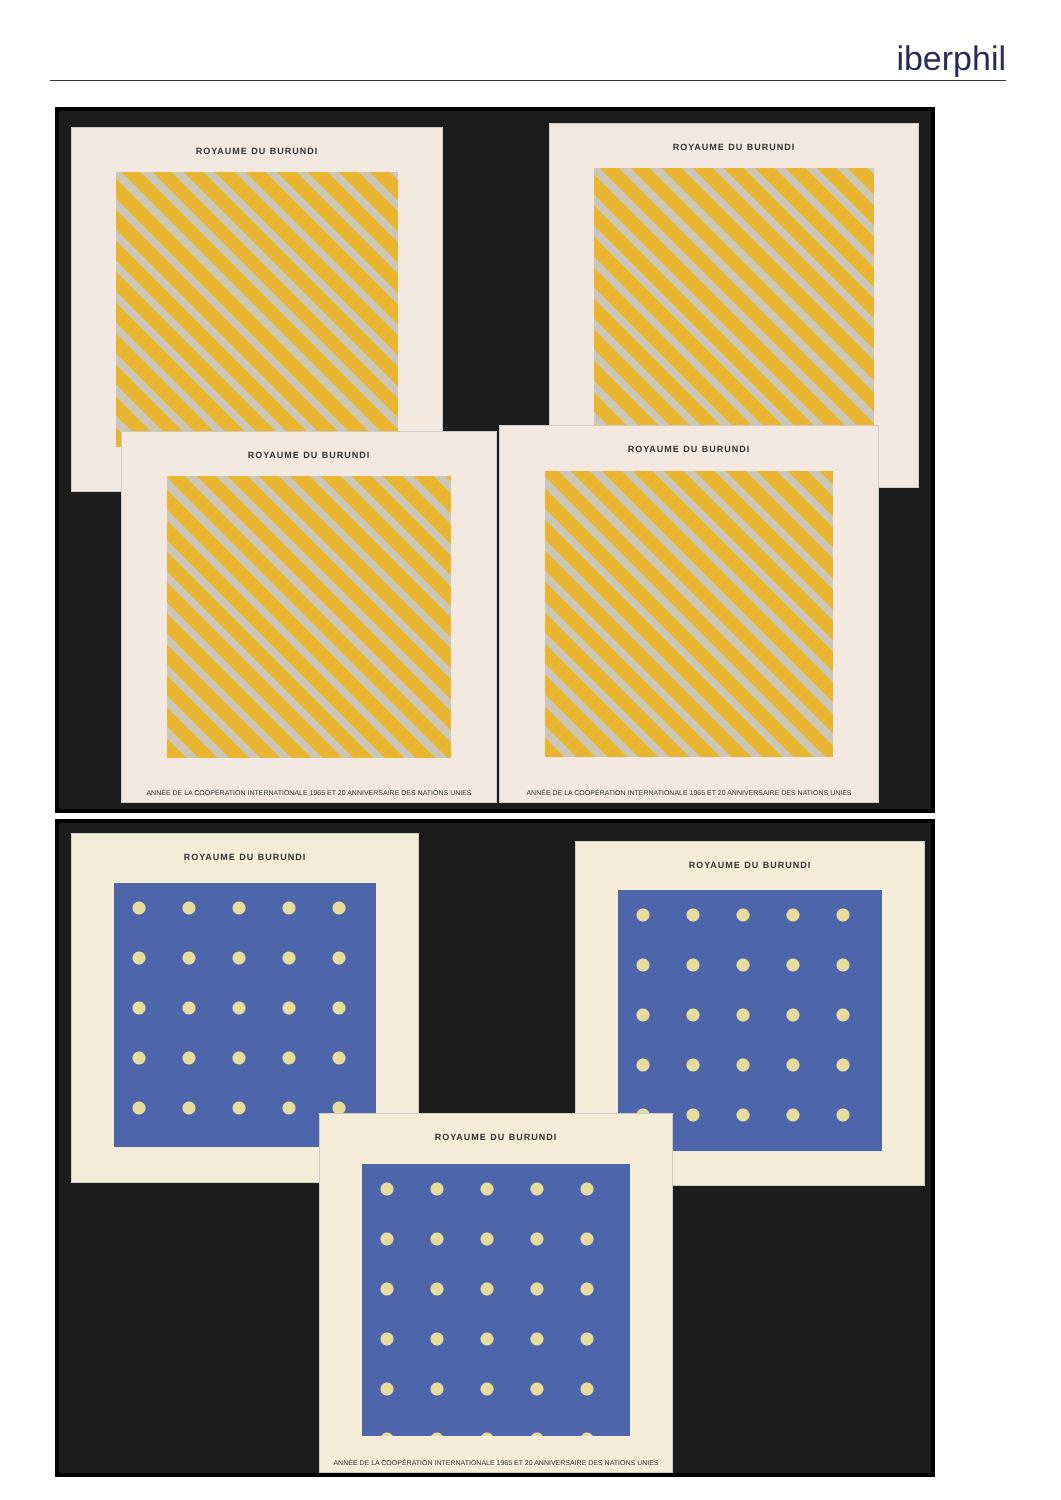iberphil
ROYAUME DU BURUNDI ROYAUME DU BURUNDI
ROYAUME DU BURUNDI
ANNÉE DE LA COOPÉRATION INTERNATIONALE 1965 ET 20 ANNIVERSAIRE DES NATIONS UNIES
ROYAUME DU BURUNDI
ANNÉE DE LA COOPÉRATION INTERNATIONALE 1965 ET 20 ANNIVERSAIRE DES NATIONS UNIES
ROYAUME DU BURUNDI
ROYAUME DU BURUNDI
ROYAUME DU BURUNDI
ANNÉE DE LA COOPÉRATION INTERNATIONALE 1965 ET 20 ANNIVERSAIRE DES NATIONS UNIES